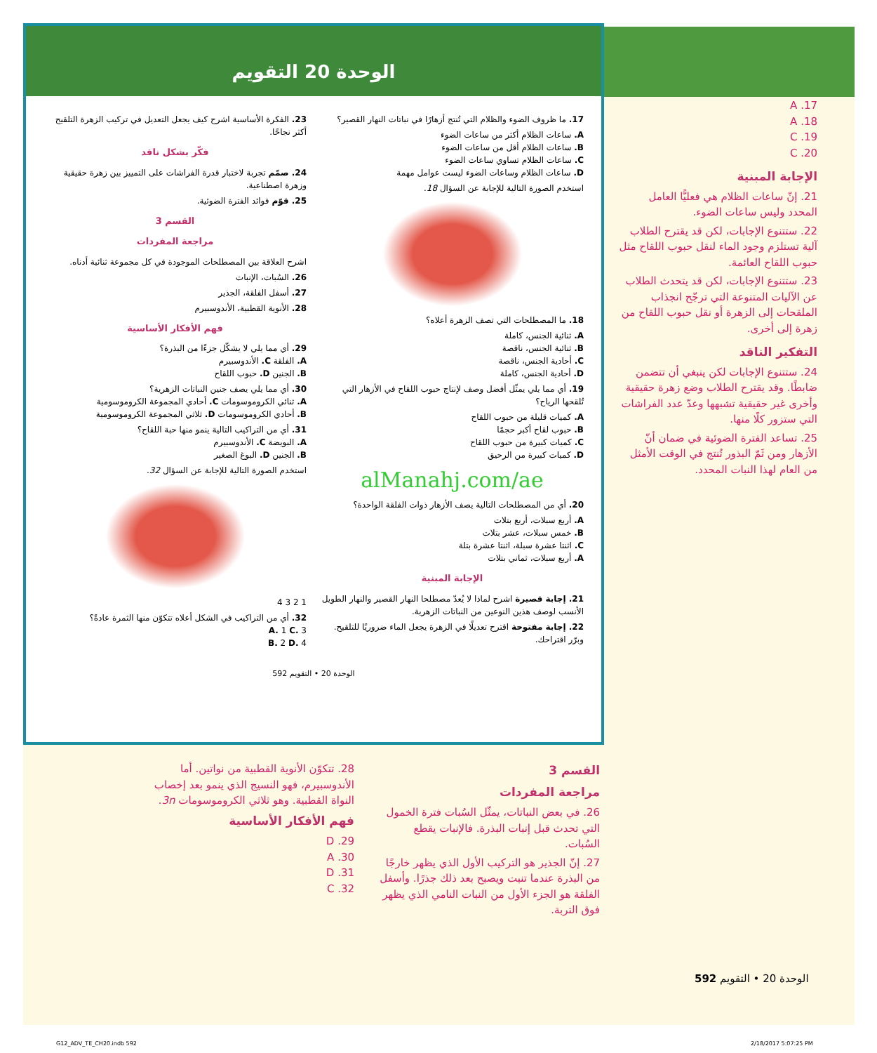الوحدة 20 التقويم
17. ما ظروف الضوء والظلام التي تُنتج أزهارًا في نباتات النهار القصير؟
A. ساعات الظلام أكثر من ساعات الضوء
B. ساعات الظلام أقل من ساعات الضوء
C. ساعات الظلام تساوي ساعات الضوء
D. ساعات الظلام وساعات الضوء ليست عوامل مهمة
استخدم الصورة التالية للإجابة عن السؤال 18.
18. ما المصطلحات التي تصف الزهرة أعلاه؟
A. ثنائية الجنس، كاملة
B. ثنائية الجنس، ناقصة
C. أحادية الجنس، ناقصة
D. أحادية الجنس، كاملة
19. أي مما يلي يمثّل أفضل وصف لإنتاج حبوب اللقاح في الأزهار التي تُلقحها الرياح؟
A. كميات قليلة من حبوب اللقاح
B. حبوب لقاح أكبر حجمًا
C. كميات كبيرة من حبوب اللقاح
D. كميات كبيرة من الرحيق
alManahj.com/ae
20. أي من المصطلحات التالية يصف الأزهار ذوات الفلقة الواحدة؟
A. أربع سبلات، أربع بتلات
B. خمس سبلات، عشر بتلات
C. اثنتا عشرة سبلة، اثنتا عشرة بتلة
A. أربع سبلات، ثماني بتلات
الإجابة المبنية
21. إجابة قصيرة اشرح لماذا لا يُعدّ مصطلحا النهار القصير والنهار الطويل الأنسب لوصف هذين النوعين من النباتات الزهرية.
22. إجابة مفتوحة اقترح تعديلًا في الزهرة يجعل الماء ضروريًا للتلقيح. وبرّر اقتراحك.
23. الفكرة الأساسية اشرح كيف يجعل التعديل في تركيب الزهرة التلقيح أكثر نجاحًا.
فكّر بشكل ناقد
24. صمّم تجربة لاختبار قدرة الفراشات على التمييز بين زهرة حقيقية وزهرة اصطناعية.
25. قوّم فوائد الفترة الضوئية.
القسم 3
مراجعة المفردات
اشرح العلاقة بين المصطلحات الموجودة في كل مجموعة ثنائية أدناه.
26. السُبات، الإنبات
27. أسفل الفلقة، الجذير
28. الأنوية القطبية، الأندوسبيرم
فهم الأفكار الأساسية
29. أي مما يلي لا يشكّل جزءًا من البذرة؟
A. الفلقة C. الأندوسبيرم
B. الجنين D. حبوب اللقاح
30. أي مما يلي يصف جنين النباتات الزهرية؟
A. ثنائي الكروموسومات C. أحادي المجموعة الكروموسومية
B. أحادي الكروموسومات D. ثلاثي المجموعة الكروموسومية
31. أي من التراكيب التالية ينمو منها حبة اللقاح؟
A. البويضة C. الأندوسبيرم
B. الجنين D. البوغ الصغير
استخدم الصورة التالية للإجابة عن السؤال 32.
1 2 3 4
32. أي من التراكيب في الشكل أعلاه تتكوّن منها الثمرة عادةً؟
A. 1 C. 3
B. 2 D. 4
592 الوحدة 20 • التقويم
A .17
A .18
C .19
C .20
الإجابة المبنية
21. إنّ ساعات الظلام هي فعليًّا العامل المحدد وليس ساعات الضوء.
22. ستتنوع الإجابات، لكن قد يقترح الطلاب آلية تستلزم وجود الماء لنقل حبوب اللقاح مثل حبوب اللقاح العائمة.
23. ستتنوع الإجابات، لكن قد يتحدث الطلاب عن الآليات المتنوعة التي ترجّح انجذاب الملقحات إلى الزهرة أو نقل حبوب اللقاح من زهرة إلى أخرى.
التفكير الناقد
24. ستتنوع الإجابات لكن ينبغي أن تتضمن ضابطًا. وقد يقترح الطلاب وضع زهرة حقيقية وأخرى غير حقيقية تشبهها وعدّ عدد الفراشات التي ستزور كلًا منها.
25. تساعد الفترة الضوئية في ضمان أنّ الأزهار ومن ثَمّ البذور تُنتج في الوقت الأمثل من العام لهذا النبات المحدد.
القسم 3
مراجعة المفردات
26. في بعض النباتات، يمثّل السُبات فترة الخمول التي تحدث قبل إنبات البذرة. فالإنبات يقطع السُبات.
27. إنّ الجذير هو التركيب الأول الذي يظهر خارجًا من البذرة عندما تنبت ويصبح بعد ذلك جذرًا. وأسفل الفلقة هو الجزء الأول من النبات النامي الذي يظهر فوق التربة.
28. تتكوّن الأنوية القطبية من نواتين. أما الأندوسبيرم، فهو النسيج الذي ينمو بعد إخصاب النواة القطبية. وهو ثلاثي الكروموسومات 3n.
فهم الأفكار الأساسية
D .29
A .30
D .31
C .32
592 الوحدة 20 • التقويم
G12_ADV_TE_CH20.indb 592 2/18/2017 5:07:25 PM